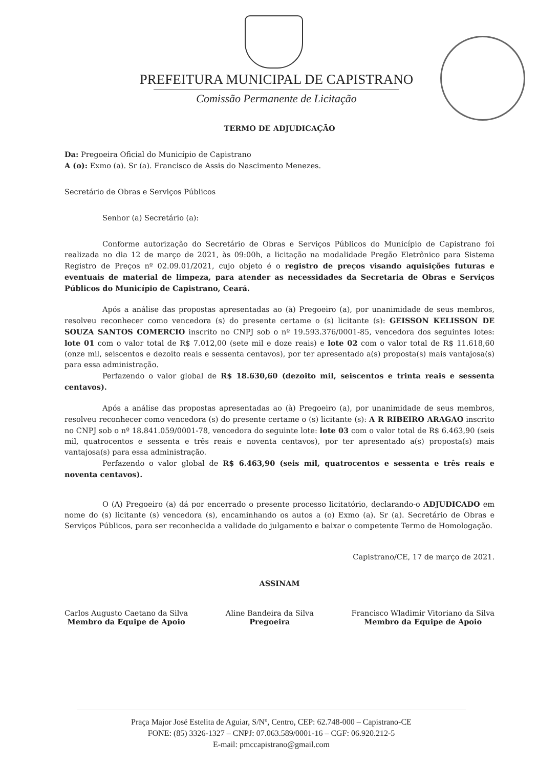PREFEITURA MUNICIPAL DE CAPISTRANO
Comissão Permanente de Licitação
TERMO DE ADJUDICAÇÃO
Da: Pregoeira Oficial do Município de Capistrano
A (o): Exmo (a). Sr (a). Francisco de Assis do Nascimento Menezes.
Secretário de Obras e Serviços Públicos
Senhor (a) Secretário (a):
Conforme autorização do Secretário de Obras e Serviços Públicos do Município de Capistrano foi realizada no dia 12 de março de 2021, às 09:00h, a licitação na modalidade Pregão Eletrônico para Sistema Registro de Preços nº 02.09.01/2021, cujo objeto é o registro de preços visando aquisições futuras e eventuais de material de limpeza, para atender as necessidades da Secretaria de Obras e Serviços Públicos do Município de Capistrano, Ceará.
Após a análise das propostas apresentadas ao (à) Pregoeiro (a), por unanimidade de seus membros, resolveu reconhecer como vencedora (s) do presente certame o (s) licitante (s): GEISSON KELISSON DE SOUZA SANTOS COMERCIO inscrito no CNPJ sob o nº 19.593.376/0001-85, vencedora dos seguintes lotes: lote 01 com o valor total de R$ 7.012,00 (sete mil e doze reais) e lote 02 com o valor total de R$ 11.618,60 (onze mil, seiscentos e dezoito reais e sessenta centavos), por ter apresentado a(s) proposta(s) mais vantajosa(s) para essa administração.
Perfazendo o valor global de R$ 18.630,60 (dezoito mil, seiscentos e trinta reais e sessenta centavos).
Após a análise das propostas apresentadas ao (à) Pregoeiro (a), por unanimidade de seus membros, resolveu reconhecer como vencedora (s) do presente certame o (s) licitante (s): A R RIBEIRO ARAGAO inscrito no CNPJ sob o nº 18.841.059/0001-78, vencedora do seguinte lote: lote 03 com o valor total de R$ 6.463,90 (seis mil, quatrocentos e sessenta e três reais e noventa centavos), por ter apresentado a(s) proposta(s) mais vantajosa(s) para essa administração.
Perfazendo o valor global de R$ 6.463,90 (seis mil, quatrocentos e sessenta e três reais e noventa centavos).
O (A) Pregoeiro (a) dá por encerrado o presente processo licitatório, declarando-o ADJUDICADO em nome do (s) licitante (s) vencedora (s), encaminhando os autos a (o) Exmo (a). Sr (a). Secretário de Obras e Serviços Públicos, para ser reconhecida a validade do julgamento e baixar o competente Termo de Homologação.
Capistrano/CE, 17 de março de 2021.
ASSINAM
Carlos Augusto Caetano da Silva
Membro da Equipe de Apoio
Aline Bandeira da Silva
Pregoeira
Francisco Wladimir Vitoriano da Silva
Membro da Equipe de Apoio
Praça Major José Estelita de Aguiar, S/Nº, Centro, CEP: 62.748-000 – Capistrano-CE
FONE: (85) 3326-1327 – CNPJ: 07.063.589/0001-16 – CGF: 06.920.212-5
E-mail: pmccapistrano@gmail.com